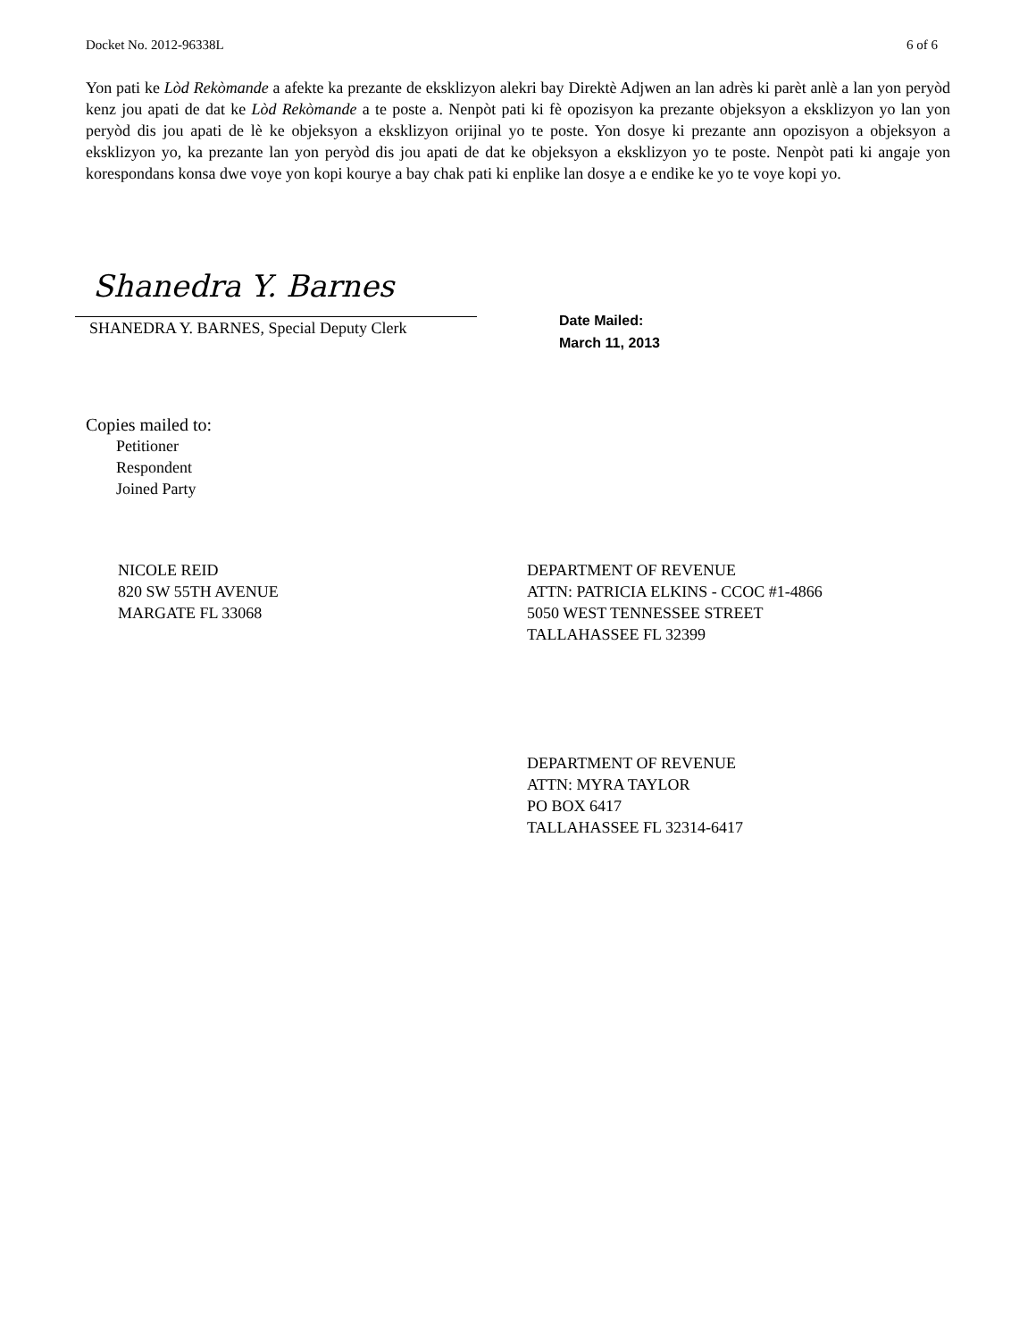Docket No. 2012-96338L 6 of 6
Yon pati ke Lòd Rekòmande a afekte ka prezante de eksklizyon alekri bay Direktè Adjwen an lan adrès ki parèt anlè a lan yon peryòd kenz jou apati de dat ke Lòd Rekòmande a te poste a. Nenpòt pati ki fè opozisyon ka prezante objeksyon a eksklizyon yo lan yon peryòd dis jou apati de lè ke objeksyon a eksklizyon orijinal yo te poste. Yon dosye ki prezante ann opozisyon a objeksyon a eksklizyon yo, ka prezante lan yon peryòd dis jou apati de dat ke objeksyon a eksklizyon yo te poste. Nenpòt pati ki angaje yon korespondans konsa dwe voye yon kopi kourye a bay chak pati ki enplike lan dosye a e endike ke yo te voye kopi yo.
Shanedra Y. Barnes
SHANEDRA Y. BARNES, Special Deputy Clerk
Date Mailed:
March 11, 2013
Copies mailed to:
Petitioner
Respondent
Joined Party
NICOLE REID
820 SW 55TH AVENUE
MARGATE FL 33068
DEPARTMENT OF REVENUE
ATTN: PATRICIA ELKINS - CCOC #1-4866
5050 WEST TENNESSEE STREET
TALLAHASSEE FL 32399
DEPARTMENT OF REVENUE
ATTN: MYRA TAYLOR
PO BOX 6417
TALLAHASSEE FL 32314-6417